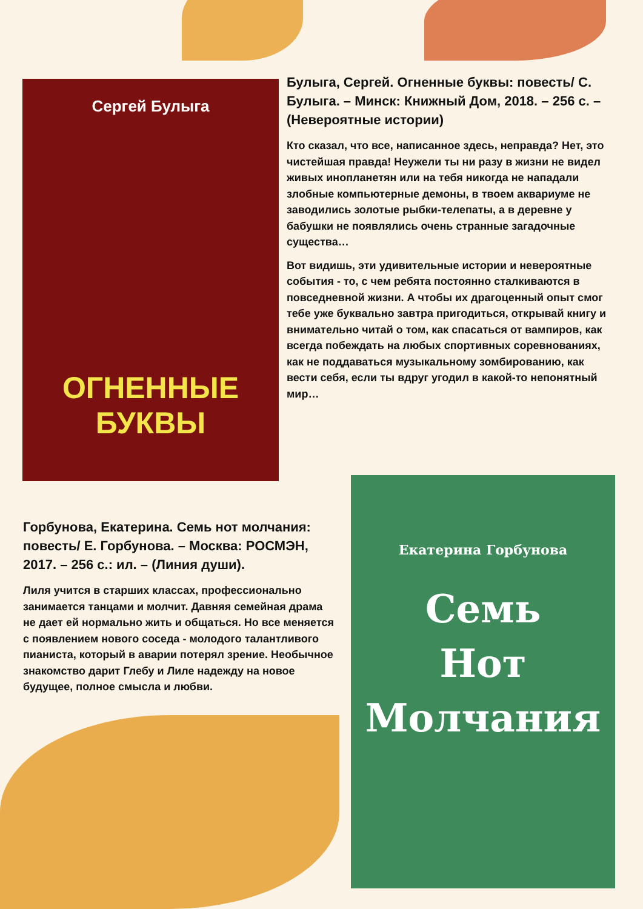Сергей Булыга
ОГНЕННЫЕ
БУКВЫ
Булыга, Сергей. Огненные буквы: повесть/ С. Булыга. – Минск: Книжный Дом, 2018. – 256 с. – (Невероятные истории)
Кто сказал, что все, написанное здесь, неправда? Нет, это чистейшая правда! Неужели ты ни разу в жизни не видел живых инопланетян или на тебя никогда не нападали злобные компьютерные демоны, в твоем аквариуме не заводились золотые рыбки-телепаты, а в деревне у бабушки не появлялись очень странные загадочные существа…
Вот видишь, эти удивительные истории и невероятные события - то, с чем ребята постоянно сталкиваются в повседневной жизни. А чтобы их драгоценный опыт смог тебе уже буквально завтра пригодиться, открывай книгу и внимательно читай о том, как спасаться от вампиров, как всегда побеждать на любых спортивных соревнованиях, как не поддаваться музыкальному зомбированию, как вести себя, если ты вдруг угодил в какой-то непонятный мир…
Горбунова, Екатерина. Семь нот молчания: повесть/ Е. Горбунова. – Москва: РОСМЭН, 2017. – 256 с.: ил. – (Линия души).
Лиля учится в старших классах, профессионально занимается танцами и молчит. Давняя семейная драма не дает ей нормально жить и общаться. Но все меняется с появлением нового соседа - молодого талантливого пианиста, который в аварии потерял зрение. Необычное знакомство дарит Глебу и Лиле надежду на новое будущее, полное смысла и любви.
Екатерина Горбунова
Семь
Нот
Молчания